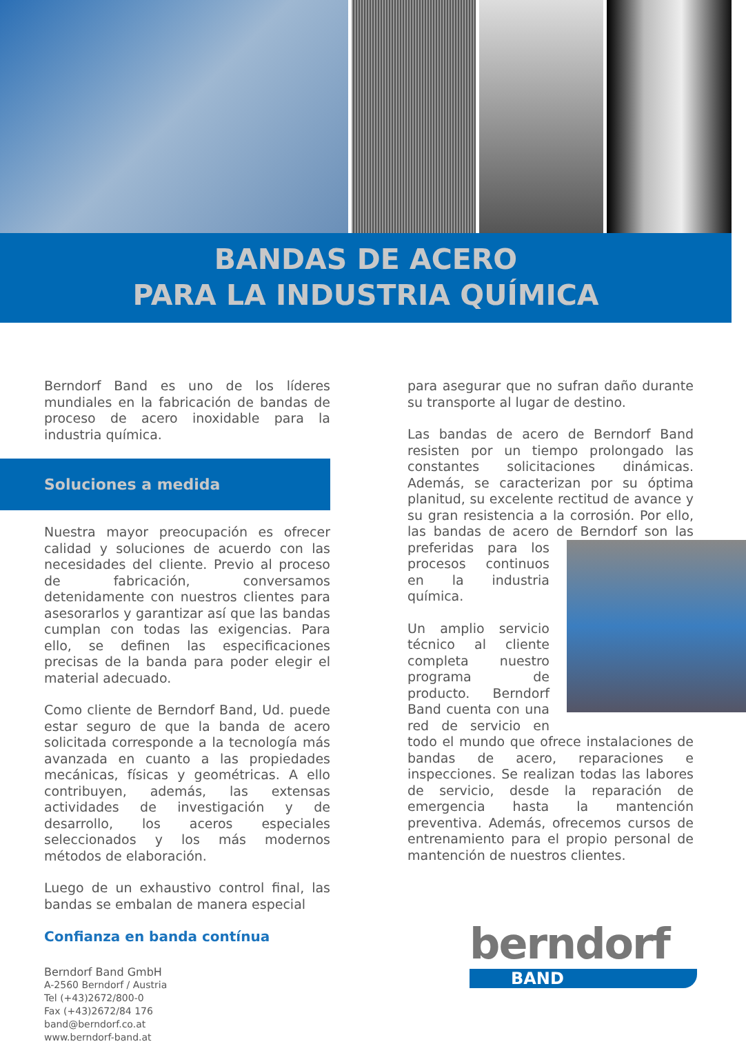BANDAS DE ACERO
PARA LA INDUSTRIA QUÍMICA
Berndorf Band es uno de los líderes mundiales en la fabricación de bandas de proceso de acero inoxidable para la industria química.
Soluciones a medida
Nuestra mayor preocupación es ofrecer calidad y soluciones de acuerdo con las necesidades del cliente. Previo al proceso de fabricación, conversamos detenidamente con nuestros clientes para asesorarlos y garantizar así que las bandas cumplan con todas las exigencias. Para ello, se definen las especificaciones precisas de la banda para poder elegir el material adecuado.
Como cliente de Berndorf Band, Ud. puede estar seguro de que la banda de acero solicitada corresponde a la tecnología más avanzada en cuanto a las propiedades mecánicas, físicas y geométricas. A ello contribuyen, además, las extensas actividades de investigación y de desarrollo, los aceros especiales seleccionados y los más modernos métodos de elaboración.
Luego de un exhaustivo control final, las bandas se embalan de manera especial
Confianza en banda contínua
Berndorf Band GmbH
A-2560 Berndorf / Austria
Tel (+43)2672/800-0
Fax (+43)2672/84 176
band@berndorf.co.at
www.berndorf-band.at
para asegurar que no sufran daño durante su transporte al lugar de destino.
Las bandas de acero de Berndorf Band resisten por un tiempo prolongado las constantes solicitaciones dinámicas. Además, se caracterizan por su óptima planitud, su excelente rectitud de avance y su gran resistencia a la corrosión. Por ello, las bandas de acero de Berndorf son las preferidas para los procesos continuos en la industria química.
Un amplio servicio técnico al cliente completa nuestro programa de producto. Berndorf Band cuenta con una red de servicio en todo el mundo que ofrece instalaciones de bandas de acero, reparaciones e inspecciones. Se realizan todas las labores de servicio, desde la reparación de emergencia hasta la mantención preventiva. Además, ofrecemos cursos de entrenamiento para el propio personal de mantención de nuestros clientes.
berndorf
BAND